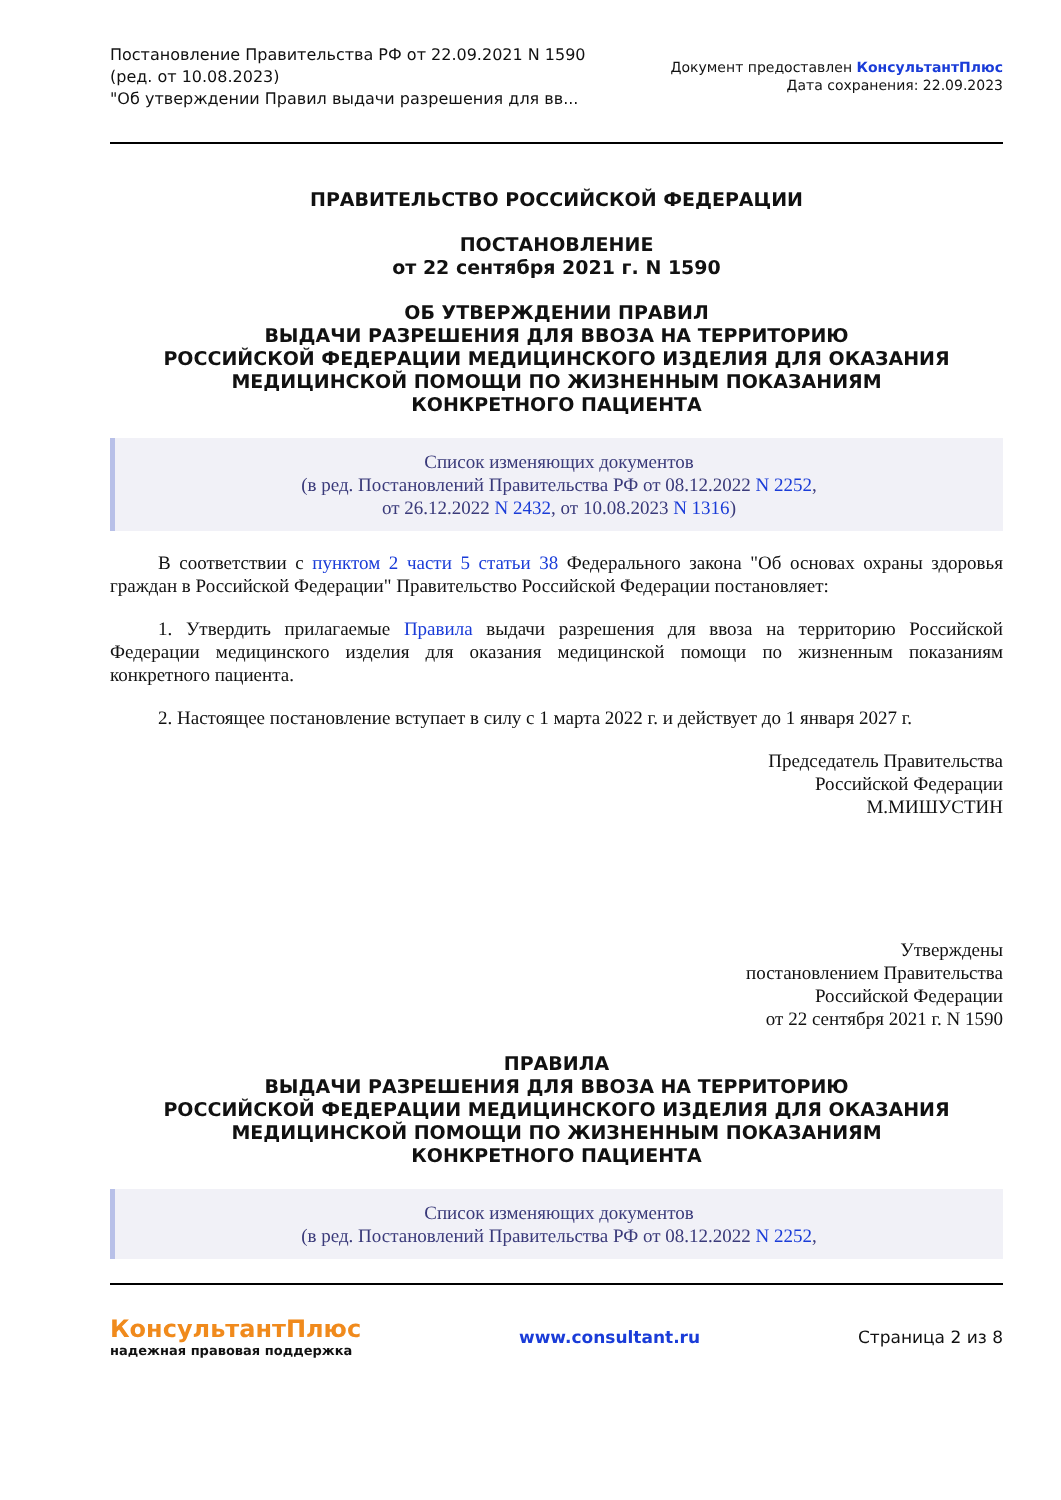Постановление Правительства РФ от 22.09.2021 N 1590
(ред. от 10.08.2023)
"Об утверждении Правил выдачи разрешения для вв...
Документ предоставлен КонсультантПлюс
Дата сохранения: 22.09.2023
ПРАВИТЕЛЬСТВО РОССИЙСКОЙ ФЕДЕРАЦИИ
ПОСТАНОВЛЕНИЕ
от 22 сентября 2021 г. N 1590
ОБ УТВЕРЖДЕНИИ ПРАВИЛ
ВЫДАЧИ РАЗРЕШЕНИЯ ДЛЯ ВВОЗА НА ТЕРРИТОРИЮ
РОССИЙСКОЙ ФЕДЕРАЦИИ МЕДИЦИНСКОГО ИЗДЕЛИЯ ДЛЯ ОКАЗАНИЯ
МЕДИЦИНСКОЙ ПОМОЩИ ПО ЖИЗНЕННЫМ ПОКАЗАНИЯМ
КОНКРЕТНОГО ПАЦИЕНТА
Список изменяющих документов
(в ред. Постановлений Правительства РФ от 08.12.2022 N 2252,
от 26.12.2022 N 2432, от 10.08.2023 N 1316)
В соответствии с пунктом 2 части 5 статьи 38 Федерального закона "Об основах охраны здоровья граждан в Российской Федерации" Правительство Российской Федерации постановляет:
1. Утвердить прилагаемые Правила выдачи разрешения для ввоза на территорию Российской Федерации медицинского изделия для оказания медицинской помощи по жизненным показаниям конкретного пациента.
2. Настоящее постановление вступает в силу с 1 марта 2022 г. и действует до 1 января 2027 г.
Председатель Правительства
Российской Федерации
М.МИШУСТИН
Утверждены
постановлением Правительства
Российской Федерации
от 22 сентября 2021 г. N 1590
ПРАВИЛА
ВЫДАЧИ РАЗРЕШЕНИЯ ДЛЯ ВВОЗА НА ТЕРРИТОРИЮ
РОССИЙСКОЙ ФЕДЕРАЦИИ МЕДИЦИНСКОГО ИЗДЕЛИЯ ДЛЯ ОКАЗАНИЯ
МЕДИЦИНСКОЙ ПОМОЩИ ПО ЖИЗНЕННЫМ ПОКАЗАНИЯМ
КОНКРЕТНОГО ПАЦИЕНТА
Список изменяющих документов
(в ред. Постановлений Правительства РФ от 08.12.2022 N 2252,
КонсультантПлюс
надежная правовая поддержка
www.consultant.ru Страница 2 из 8